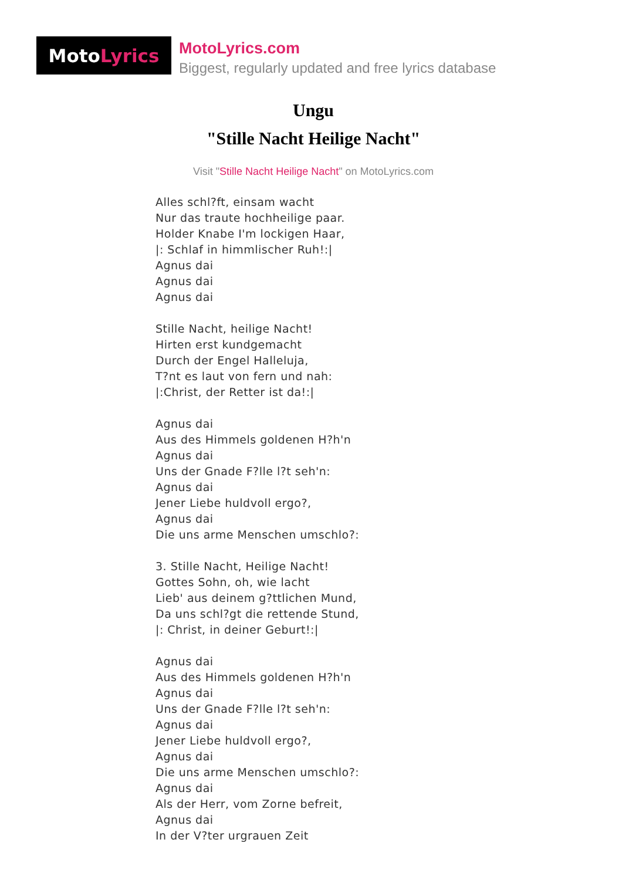Moto Lyrics
MotoLyrics.com
Biggest, regularly updated and free lyrics database
Ungu
"Stille Nacht Heilige Nacht"
Visit "Stille Nacht Heilige Nacht" on MotoLyrics.com
Alles schl?ft, einsam wacht
Nur das traute hochheilige paar.
Holder Knabe I'm lockigen Haar,
|: Schlaf in himmlischer Ruh!:|
Agnus dai
Agnus dai
Agnus dai
Stille Nacht, heilige Nacht!
Hirten erst kundgemacht
Durch der Engel Halleluja,
T?nt es laut von fern und nah:
|:Christ, der Retter ist da!:|
Agnus dai
Aus des Himmels goldenen H?h'n
Agnus dai
Uns der Gnade F?lle l?t seh'n:
Agnus dai
Jener Liebe huldvoll ergo?,
Agnus dai
Die uns arme Menschen umschlo?:
3. Stille Nacht, Heilige Nacht!
Gottes Sohn, oh, wie lacht
Lieb' aus deinem g?ttlichen Mund,
Da uns schl?gt die rettende Stund,
|: Christ, in deiner Geburt!:|
Agnus dai
Aus des Himmels goldenen H?h'n
Agnus dai
Uns der Gnade F?lle l?t seh'n:
Agnus dai
Jener Liebe huldvoll ergo?,
Agnus dai
Die uns arme Menschen umschlo?:
Agnus dai
Als der Herr, vom Zorne befreit,
Agnus dai
In der V?ter urgrauen Zeit